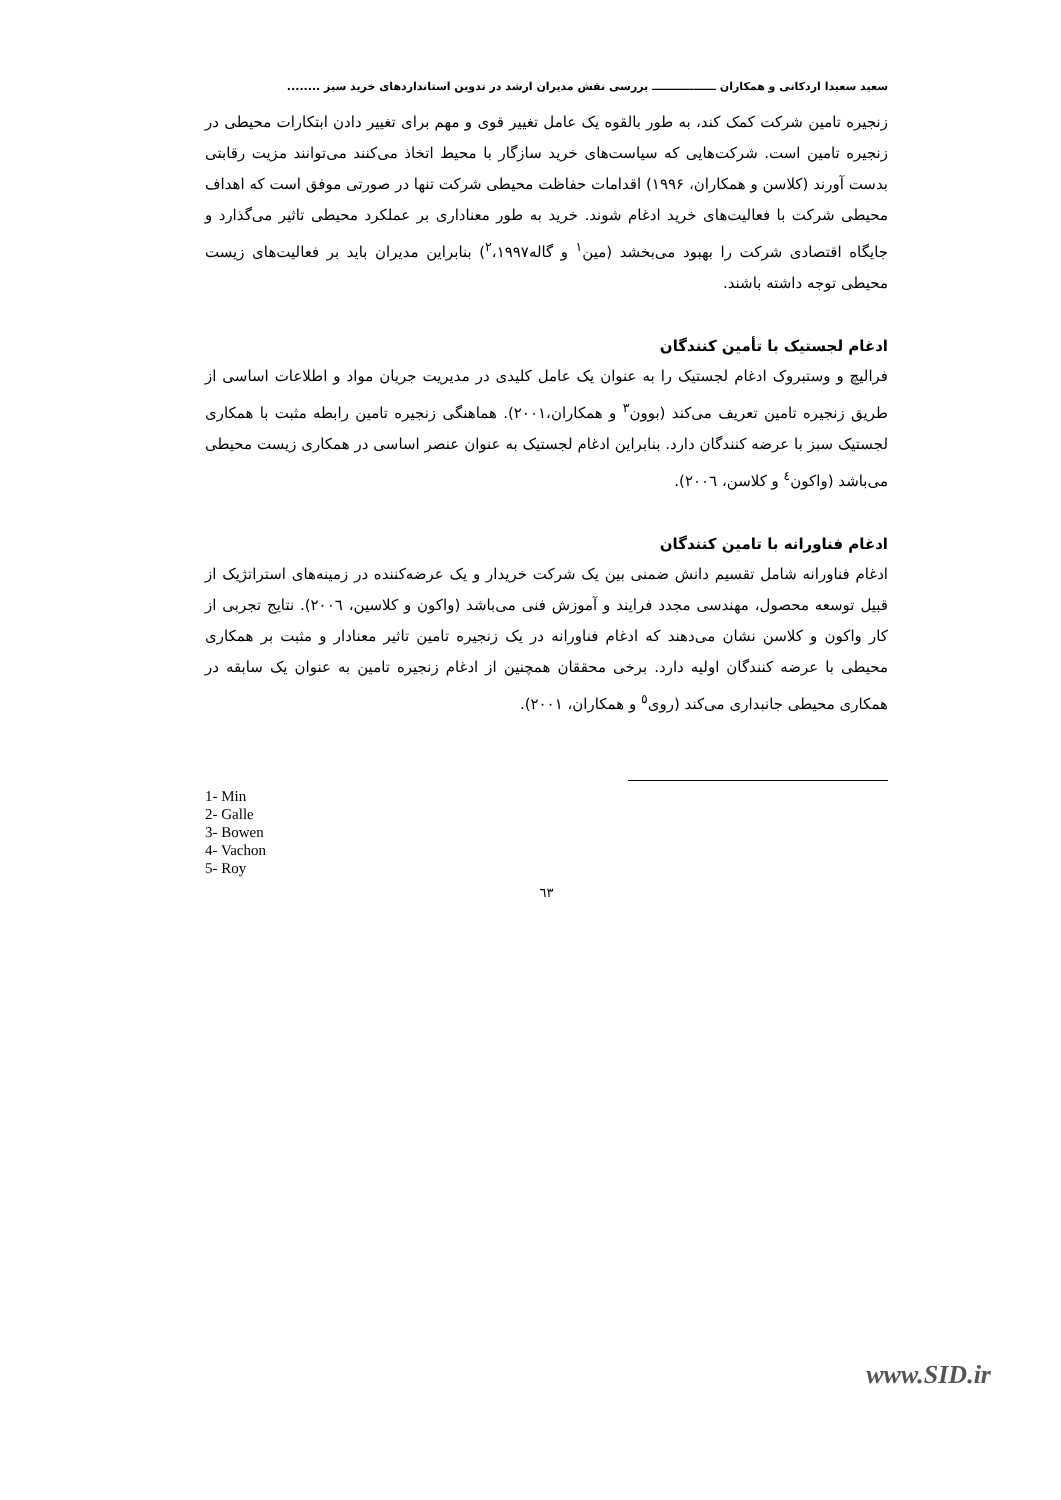سعید سعیدا اردکانی و همکاران ـــــــــــــــــ بررسی نقش مدیران ارشد در تدوین استانداردهای خرید سبز ........
زنجیره تامین شرکت کمک کند، به طور بالقوه یک عامل تغییر قوی و مهم برای تغییر دادن ابتکارات محیطی در زنجیره تامین است. شرکت‌هایی که سیاست‌های خرید سازگار با محیط اتخاذ می‌کنند می‌توانند مزیت رقابتی بدست آورند (کلاسن و همکاران، ۱۹۹۶) اقدامات حفاظت محیطی شرکت تنها در صورتی موفق است که اهداف محیطی شرکت با فعالیت‌های خرید ادغام شوند. خرید به طور معناداری بر عملکرد محیطی تاثیر می‌گذارد و جایگاه اقتصادی شرکت را بهبود می‌بخشد (مین<sup>۱</sup> و گاله<sup>۲</sup>،۱۹۹۷) بنابراین مدیران باید بر فعالیت‌های زیست محیطی توجه داشته باشند.
ادغام لجستیک با تأمین کنندگان
فرالیچ و وستبروک ادغام لجستیک را به عنوان یک عامل کلیدی در مدیریت جریان مواد و اطلاعات اساسی از طریق زنجیره تامین تعریف می‌کند (بوون<sup>۳</sup> و همکاران،۲۰۰۱). هماهنگی زنجیره تامین رابطه مثبت با همکاری لجستیک سبز با عرضه کنندگان دارد. بنابراین ادغام لجستیک به عنوان عنصر اساسی در همکاری زیست محیطی می‌باشد (واکون<sup>٤</sup> و کلاسن، ۲۰۰٦).
ادغام فناورانه با تامین کنندگان
ادغام فناورانه شامل تقسیم دانش ضمنی بین یک شرکت خریدار و یک عرضه‌کننده در زمینه‌های استراتژیک از قبیل توسعه محصول، مهندسی مجدد فرایند و آموزش فنی می‌باشد (واکون و کلاسین، ۲۰۰٦). نتایج تجربی از کار واکون و کلاسن نشان می‌دهند که ادغام فناورانه در یک زنجیره تامین تاثیر معنادار و مثبت بر همکاری محیطی با عرضه کنندگان اولیه دارد. برخی محققان همچنین از ادغام زنجیره تامین به عنوان یک سابقه در همکاری محیطی جانبداری می‌کند (روی<sup>٥</sup> و همکاران، ۲۰۰۱).
1- Min
2- Galle
3- Bowen
4- Vachon
5- Roy
٦٣
www.SID.ir